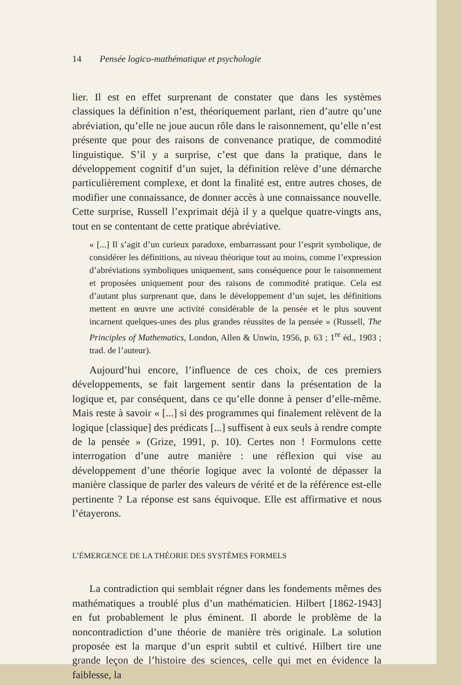14 Pensée logico-mathématique et psychologie
lier. Il est en effet surprenant de constater que dans les systèmes classiques la définition n’est, théoriquement parlant, rien d’autre qu’une abréviation, qu’elle ne joue aucun rôle dans le raisonnement, qu’elle n’est présente que pour des raisons de convenance pratique, de commodité linguistique. S’il y a surprise, c’est que dans la pratique, dans le développement cognitif d’un sujet, la définition relève d’une démarche particulièrement complexe, et dont la finalité est, entre autres choses, de modifier une connaissance, de donner accès à une connaissance nouvelle. Cette surprise, Russell l’exprimait déjà il y a quelque quatre-vingts ans, tout en se contentant de cette pratique abréviative.
« [...] Il s’agit d’un curieux paradoxe, embarrassant pour l’esprit symbolique, de considérer les définitions, au niveau théorique tout au moins, comme l’expression d’abréviations symboliques uniquement, sans conséquence pour le raisonnement et proposées uniquement pour des raisons de commodité pratique. Cela est d’autant plus surprenant que, dans le développement d’un sujet, les définitions mettent en œuvre une activité considérable de la pensée et le plus souvent incarnent quelques-unes des plus grandes réussites de la pensée » (Russell, The Principles of Mathematics, London, Allen & Unwin, 1956, p. 63 ; 1<sup>re</sup> éd., 1903 ; trad. de l’auteur).
Aujourd’hui encore, l’influence de ces choix, de ces premiers développements, se fait largement sentir dans la présentation de la logique et, par conséquent, dans ce qu’elle donne à penser d’elle-même. Mais reste à savoir « [...] si des programmes qui finalement relèvent de la logique [classique] des prédicats [...] suffisent à eux seuls à rendre compte de la pensée » (Grize, 1991, p. 10). Certes non ! Formulons cette interrogation d’une autre manière : une réflexion qui vise au développement d’une théorie logique avec la volonté de dépasser la manière classique de parler des valeurs de vérité et de la référence est-elle pertinente ? La réponse est sans équivoque. Elle est affirmative et nous l’étayerons.
L’ÉMERGENCE DE LA THÉORIE DES SYSTÈMES FORMELS
La contradiction qui semblait régner dans les fondements mêmes des mathématiques a troublé plus d’un mathématicien. Hilbert [1862-1943] en fut probablement le plus éminent. Il aborde le problème de la noncontradiction d’une théorie de manière très originale. La solution proposée est la marque d’un esprit subtil et cultivé. Hilbert tire une grande leçon de l’histoire des sciences, celle qui met en évidence la faiblesse, la